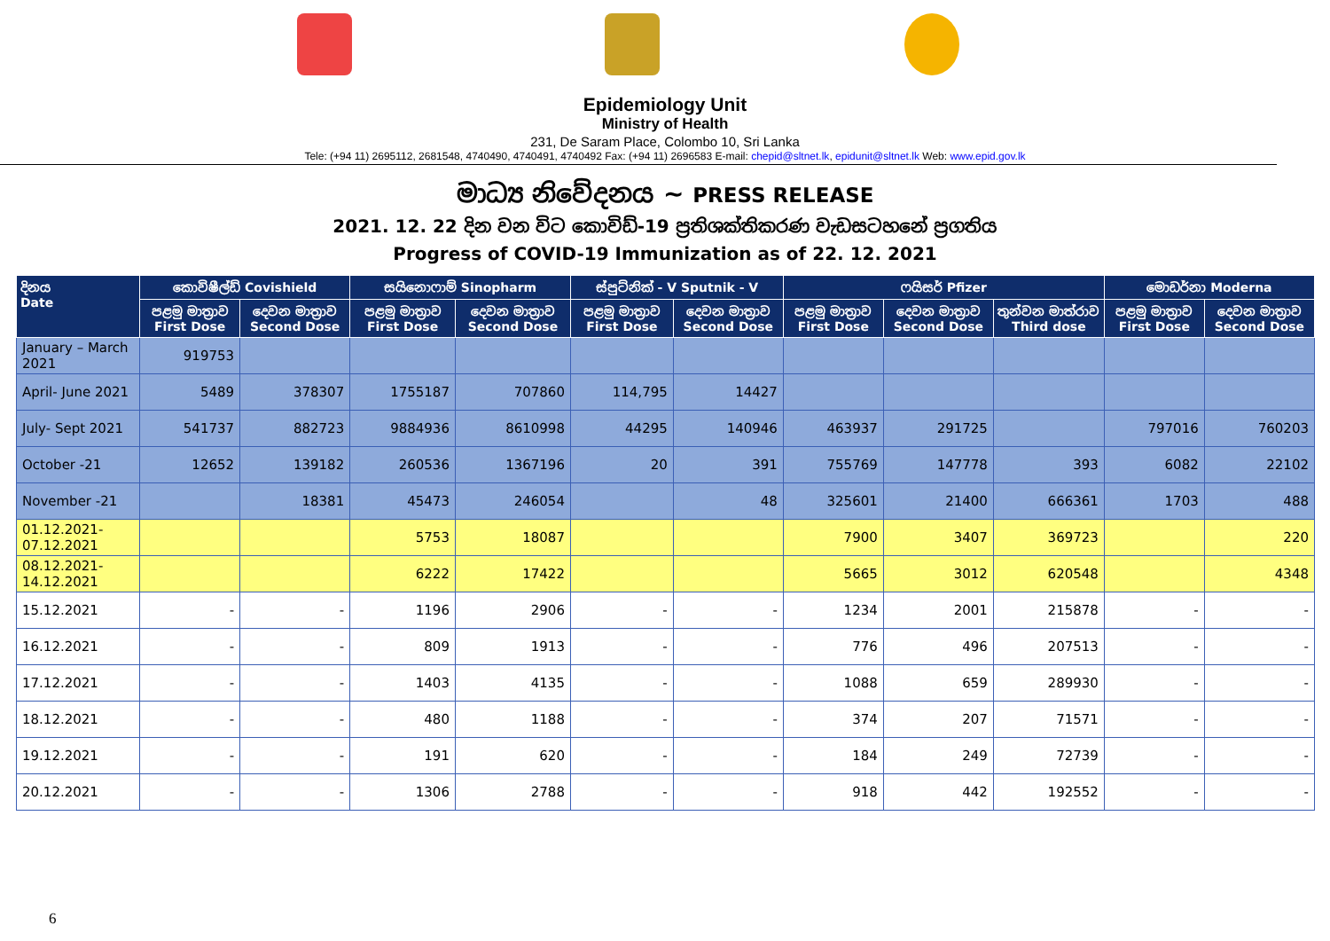Epidemiology Unit
Ministry of Health
231, De Saram Place, Colombo 10, Sri Lanka
Tele: (+94 11) 2695112, 2681548, 4740490, 4740491, 4740492 Fax: (+94 11) 2696583 E-mail: chepid@sltnet.lk, epidunit@sltnet.lk Web: www.epid.gov.lk
මාධ්‍ය නිවේදනය ~ PRESS RELEASE
2021. 12. 22 දින වන විට කොවිඩ්-19 ප්‍රතිශක්තිකරණ වැඩසටහනේ ප්‍රගතිය
Progress of COVID-19 Immunization as of 22. 12. 2021
| දිනය Date | කොවිෂීල්ඩ් Covishield | | සයිනොෆාම් Sinopharm | | ස්පුට්නික් - V Sputnik - V | | ෆයිසර් Pfizer | | | මොඩර්නා Moderna | |
| --- | --- | --- | --- | --- | --- | --- | --- | --- | --- | --- | --- |
| | පළමු මාත්‍රාව First Dose | දෙවන මාත්‍රාව Second Dose | පළමු මාත්‍රාව First Dose | දෙවන මාත්‍රාව Second Dose | පළමු මාත්‍රාව First Dose | දෙවන මාත්‍රාව Second Dose | පළමු මාත්‍රාව First Dose | දෙවන මාත්‍රාව Second Dose | තුන්වන මාත්රාව Third dose | පළමු මාත්‍රාව First Dose | දෙවන මාත්‍රාව Second Dose |
| January – March 2021 | 919753 | | | | | | | | | | |
| April- June 2021 | 5489 | 378307 | 1755187 | 707860 | 114,795 | 14427 | | | | | |
| July- Sept 2021 | 541737 | 882723 | 9884936 | 8610998 | 44295 | 140946 | 463937 | 291725 | | 797016 | 760203 |
| October -21 | 12652 | 139182 | 260536 | 1367196 | 20 | 391 | 755769 | 147778 | 393 | 6082 | 22102 |
| November -21 | | 18381 | 45473 | 246054 | | 48 | 325601 | 21400 | 666361 | 1703 | 488 |
| 01.12.2021- 07.12.2021 | | | 5753 | 18087 | | | 7900 | 3407 | 369723 | | 220 |
| 08.12.2021- 14.12.2021 | | | 6222 | 17422 | | | 5665 | 3012 | 620548 | | 4348 |
| 15.12.2021 | - | - | 1196 | 2906 | - | - | 1234 | 2001 | 215878 | - | - |
| 16.12.2021 | - | - | 809 | 1913 | - | - | 776 | 496 | 207513 | - | - |
| 17.12.2021 | - | - | 1403 | 4135 | - | - | 1088 | 659 | 289930 | - | - |
| 18.12.2021 | - | - | 480 | 1188 | - | - | 374 | 207 | 71571 | - | - |
| 19.12.2021 | - | - | 191 | 620 | - | - | 184 | 249 | 72739 | - | - |
| 20.12.2021 | - | - | 1306 | 2788 | - | - | 918 | 442 | 192552 | - | - |
6